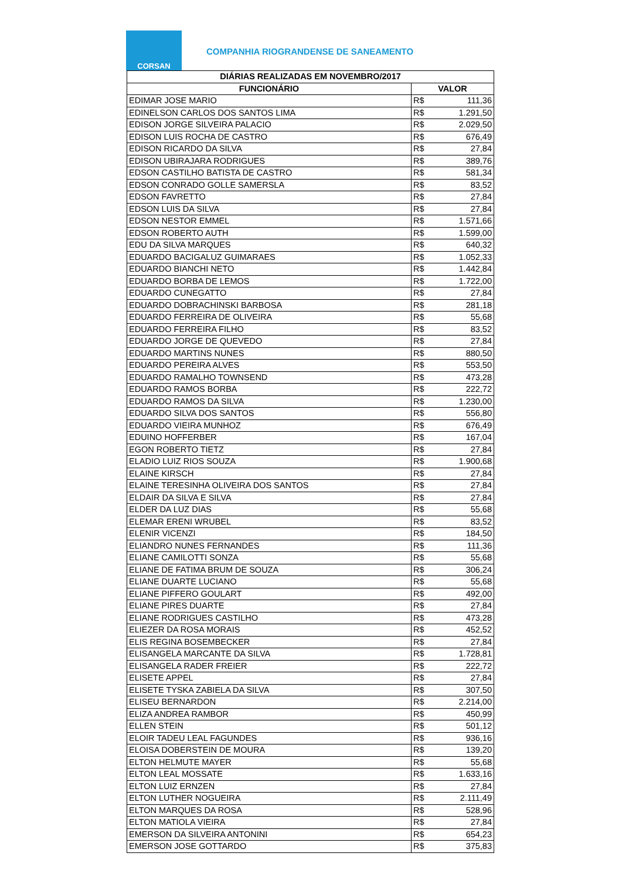CORSAN
COMPANHIA RIOGRANDENSE DE SANEAMENTO
| DIÁRIAS REALIZADAS EM NOVEMBRO/2017 | | |
| --- | --- | --- |
| FUNCIONÁRIO | VALOR | |
| EDIMAR JOSE MARIO | R$ | 111,36 |
| EDINELSON CARLOS DOS SANTOS LIMA | R$ | 1.291,50 |
| EDISON JORGE SILVEIRA PALACIO | R$ | 2.029,50 |
| EDISON LUIS ROCHA DE CASTRO | R$ | 676,49 |
| EDISON RICARDO DA SILVA | R$ | 27,84 |
| EDISON UBIRAJARA RODRIGUES | R$ | 389,76 |
| EDSON CASTILHO BATISTA DE CASTRO | R$ | 581,34 |
| EDSON CONRADO GOLLE SAMERSLA | R$ | 83,52 |
| EDSON FAVRETTO | R$ | 27,84 |
| EDSON LUIS DA SILVA | R$ | 27,84 |
| EDSON NESTOR EMMEL | R$ | 1.571,66 |
| EDSON ROBERTO AUTH | R$ | 1.599,00 |
| EDU DA SILVA MARQUES | R$ | 640,32 |
| EDUARDO BACIGALUZ GUIMARAES | R$ | 1.052,33 |
| EDUARDO BIANCHI NETO | R$ | 1.442,84 |
| EDUARDO BORBA DE LEMOS | R$ | 1.722,00 |
| EDUARDO CUNEGATTO | R$ | 27,84 |
| EDUARDO DOBRACHINSKI BARBOSA | R$ | 281,18 |
| EDUARDO FERREIRA DE OLIVEIRA | R$ | 55,68 |
| EDUARDO FERREIRA FILHO | R$ | 83,52 |
| EDUARDO JORGE DE QUEVEDO | R$ | 27,84 |
| EDUARDO MARTINS NUNES | R$ | 880,50 |
| EDUARDO PEREIRA ALVES | R$ | 553,50 |
| EDUARDO RAMALHO TOWNSEND | R$ | 473,28 |
| EDUARDO RAMOS BORBA | R$ | 222,72 |
| EDUARDO RAMOS DA SILVA | R$ | 1.230,00 |
| EDUARDO SILVA DOS SANTOS | R$ | 556,80 |
| EDUARDO VIEIRA MUNHOZ | R$ | 676,49 |
| EDUINO HOFFERBER | R$ | 167,04 |
| EGON ROBERTO TIETZ | R$ | 27,84 |
| ELADIO LUIZ RIOS SOUZA | R$ | 1.900,68 |
| ELAINE KIRSCH | R$ | 27,84 |
| ELAINE TERESINHA OLIVEIRA DOS SANTOS | R$ | 27,84 |
| ELDAIR DA SILVA E SILVA | R$ | 27,84 |
| ELDER DA LUZ DIAS | R$ | 55,68 |
| ELEMAR ERENI WRUBEL | R$ | 83,52 |
| ELENIR VICENZI | R$ | 184,50 |
| ELIANDRO NUNES FERNANDES | R$ | 111,36 |
| ELIANE CAMILOTTI SONZA | R$ | 55,68 |
| ELIANE DE FATIMA BRUM DE SOUZA | R$ | 306,24 |
| ELIANE DUARTE LUCIANO | R$ | 55,68 |
| ELIANE PIFFERO GOULART | R$ | 492,00 |
| ELIANE PIRES DUARTE | R$ | 27,84 |
| ELIANE RODRIGUES CASTILHO | R$ | 473,28 |
| ELIEZER DA ROSA MORAIS | R$ | 452,52 |
| ELIS REGINA BOSEMBECKER | R$ | 27,84 |
| ELISANGELA MARCANTE DA SILVA | R$ | 1.728,81 |
| ELISANGELA RADER FREIER | R$ | 222,72 |
| ELISETE APPEL | R$ | 27,84 |
| ELISETE TYSKA ZABIELA DA SILVA | R$ | 307,50 |
| ELISEU BERNARDON | R$ | 2.214,00 |
| ELIZA ANDREA RAMBOR | R$ | 450,99 |
| ELLEN STEIN | R$ | 501,12 |
| ELOIR TADEU LEAL FAGUNDES | R$ | 936,16 |
| ELOISA DOBERSTEIN DE MOURA | R$ | 139,20 |
| ELTON HELMUTE MAYER | R$ | 55,68 |
| ELTON LEAL MOSSATE | R$ | 1.633,16 |
| ELTON LUIZ ERNZEN | R$ | 27,84 |
| ELTON LUTHER NOGUEIRA | R$ | 2.111,49 |
| ELTON MARQUES DA ROSA | R$ | 528,96 |
| ELTON MATIOLA VIEIRA | R$ | 27,84 |
| EMERSON DA SILVEIRA ANTONINI | R$ | 654,23 |
| EMERSON JOSE GOTTARDO | R$ | 375,83 |